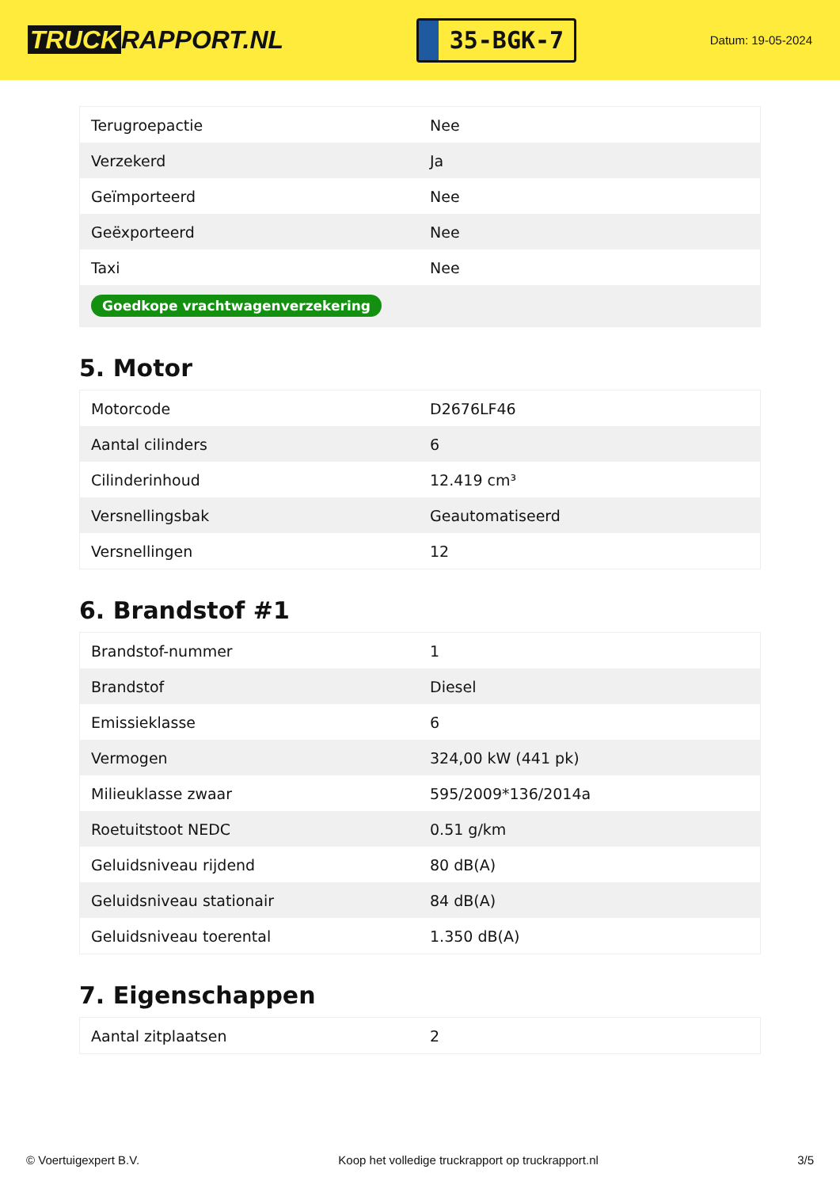TRUCK RAPPORT.NL
35-BGK-7
Datum: 19-05-2024
| Terugroepactie | Nee |
| Verzekerd | Ja |
| Geïmporteerd | Nee |
| Geëxporteerd | Nee |
| Taxi | Nee |
| Goedkope vrachtwagenverzekering | |
5. Motor
| Motorcode | D2676LF46 |
| Aantal cilinders | 6 |
| Cilinderinhoud | 12.419 cm³ |
| Versnellingsbak | Geautomatiseerd |
| Versnellingen | 12 |
6. Brandstof #1
| Brandstof-nummer | 1 |
| Brandstof | Diesel |
| Emissieklasse | 6 |
| Vermogen | 324,00 kW (441 pk) |
| Milieuklasse zwaar | 595/2009*136/2014a |
| Roetuitstoot NEDC | 0.51 g/km |
| Geluidsniveau rijdend | 80 dB(A) |
| Geluidsniveau stationair | 84 dB(A) |
| Geluidsniveau toerental | 1.350 dB(A) |
7. Eigenschappen
| Aantal zitplaatsen | 2 |
© Voertuigexpert B.V. Koop het volledige truckrapport op truckrapport.nl 3/5